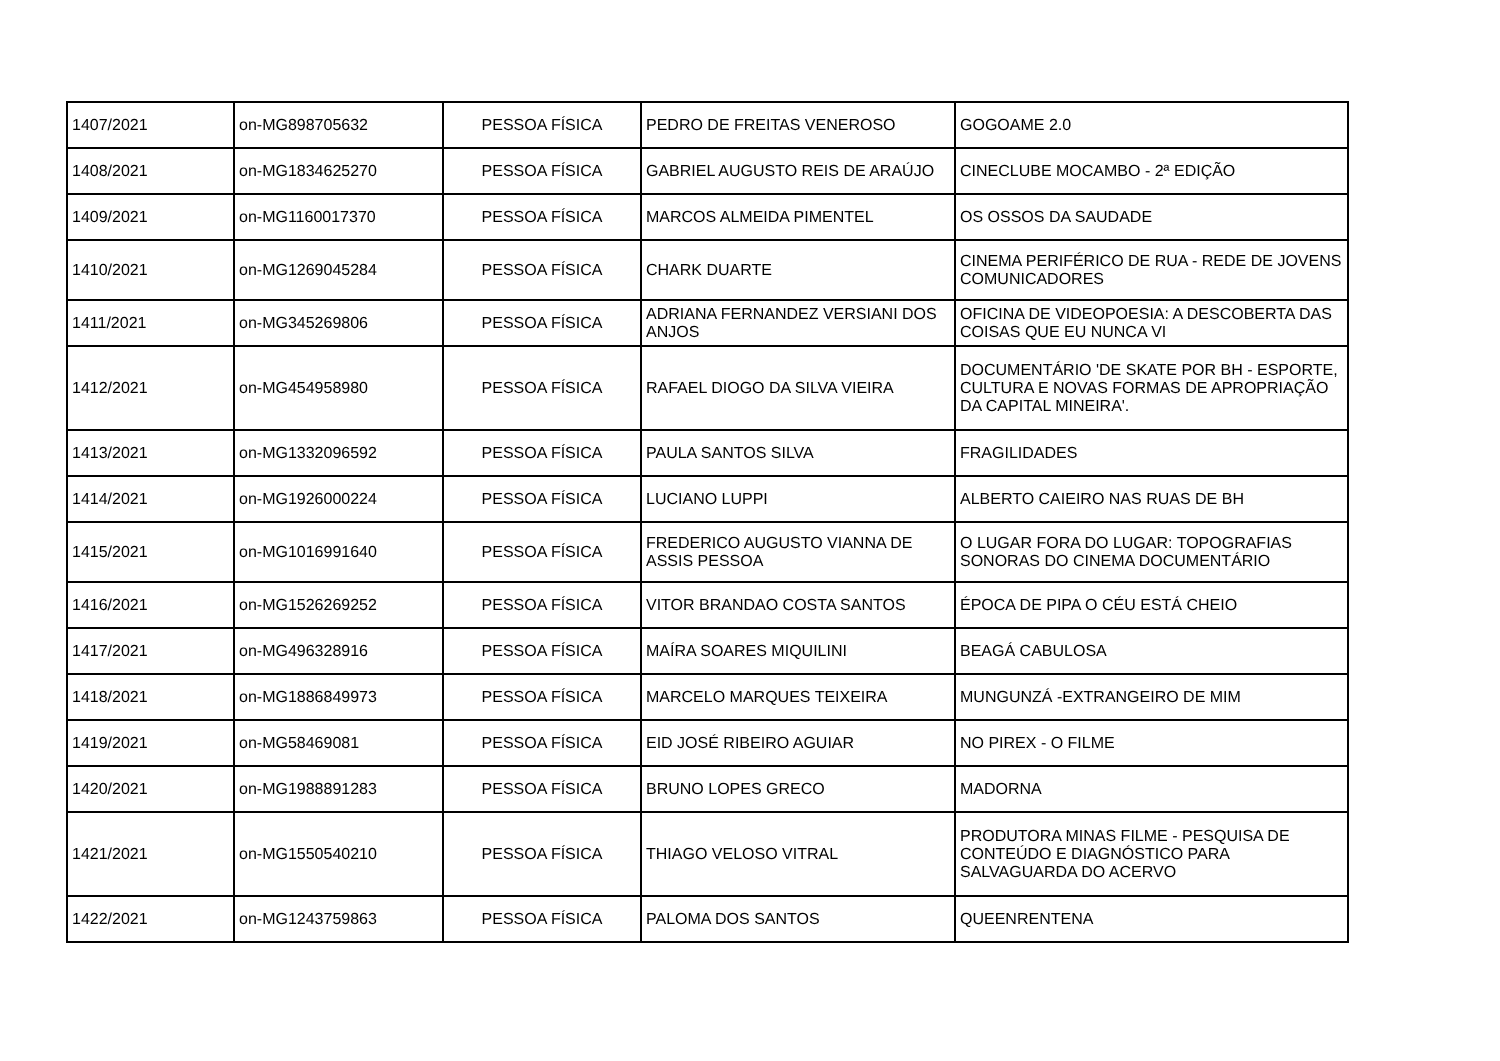| 1407/2021 | on-MG898705632 | PESSOA FÍSICA | PEDRO DE FREITAS VENEROSO | GOGOAME 2.0 |
| 1408/2021 | on-MG1834625270 | PESSOA FÍSICA | GABRIEL AUGUSTO REIS DE ARAÚJO | CINECLUBE MOCAMBO - 2ª EDIÇÃO |
| 1409/2021 | on-MG1160017370 | PESSOA FÍSICA | MARCOS ALMEIDA PIMENTEL | OS OSSOS DA SAUDADE |
| 1410/2021 | on-MG1269045284 | PESSOA FÍSICA | CHARK DUARTE | CINEMA PERIFÉRICO DE RUA - REDE DE JOVENS COMUNICADORES |
| 1411/2021 | on-MG345269806 | PESSOA FÍSICA | ADRIANA FERNANDEZ VERSIANI DOS ANJOS | OFICINA DE VIDEOPOESIA: A DESCOBERTA DAS COISAS QUE EU NUNCA VI |
| 1412/2021 | on-MG454958980 | PESSOA FÍSICA | RAFAEL DIOGO DA SILVA VIEIRA | DOCUMENTÁRIO 'DE SKATE POR BH - ESPORTE, CULTURA E NOVAS FORMAS DE APROPRIAÇÃO DA CAPITAL MINEIRA'. |
| 1413/2021 | on-MG1332096592 | PESSOA FÍSICA | PAULA SANTOS SILVA | FRAGILIDADES |
| 1414/2021 | on-MG1926000224 | PESSOA FÍSICA | LUCIANO LUPPI | ALBERTO CAIEIRO NAS RUAS DE BH |
| 1415/2021 | on-MG1016991640 | PESSOA FÍSICA | FREDERICO AUGUSTO VIANNA DE ASSIS PESSOA | O LUGAR FORA DO LUGAR: TOPOGRAFIAS SONORAS DO CINEMA DOCUMENTÁRIO |
| 1416/2021 | on-MG1526269252 | PESSOA FÍSICA | VITOR BRANDAO COSTA SANTOS | ÉPOCA DE PIPA O CÉU ESTÁ CHEIO |
| 1417/2021 | on-MG496328916 | PESSOA FÍSICA | MAÍRA SOARES MIQUILINI | BEAGÁ CABULOSA |
| 1418/2021 | on-MG1886849973 | PESSOA FÍSICA | MARCELO MARQUES TEIXEIRA | MUNGUNZÁ -EXTRANGEIRO DE MIM |
| 1419/2021 | on-MG58469081 | PESSOA FÍSICA | EID JOSÉ RIBEIRO AGUIAR | NO PIREX - O FILME |
| 1420/2021 | on-MG1988891283 | PESSOA FÍSICA | BRUNO LOPES GRECO | MADORNA |
| 1421/2021 | on-MG1550540210 | PESSOA FÍSICA | THIAGO VELOSO VITRAL | PRODUTORA MINAS FILME - PESQUISA DE CONTEÚDO E DIAGNÓSTICO PARA SALVAGUARDA DO ACERVO |
| 1422/2021 | on-MG1243759863 | PESSOA FÍSICA | PALOMA DOS SANTOS | QUEENRENTENA |